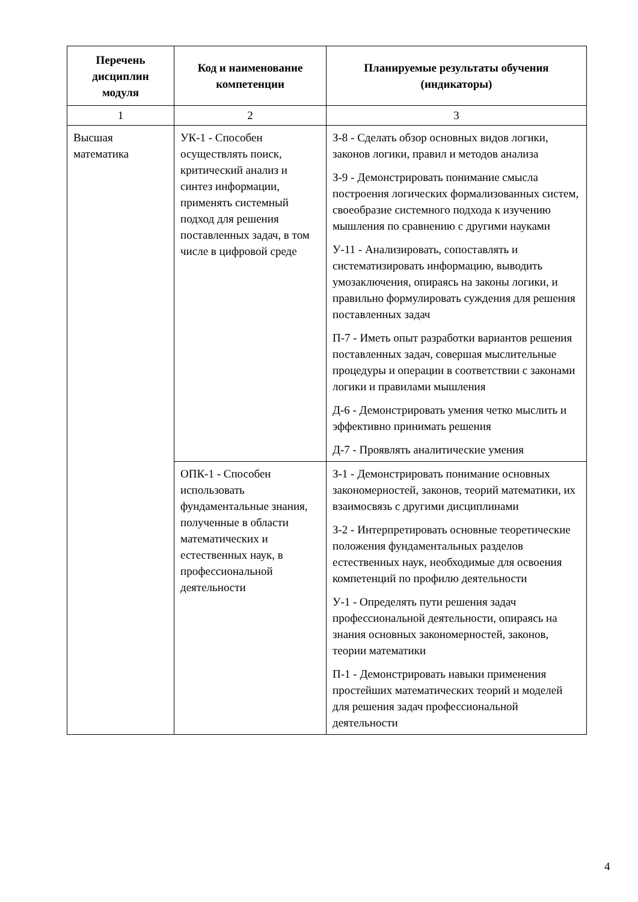| Перечень дисциплин модуля | Код и наименование компетенции | Планируемые результаты обучения (индикаторы) |
| --- | --- | --- |
| 1 | 2 | 3 |
| Высшая математика | УК-1 - Способен осуществлять поиск, критический анализ и синтез информации, применять системный подход для решения поставленных задач, в том числе в цифровой среде | З-8 - Сделать обзор основных видов логики, законов логики, правил и методов анализа З-9 - Демонстрировать понимание смысла построения логических формализованных систем, своеобразие системного подхода к изучению мышления по сравнению с другими науками У-11 - Анализировать, сопоставлять и систематизировать информацию, выводить умозаключения, опираясь на законы логики, и правильно формулировать суждения для решения поставленных задач П-7 - Иметь опыт разработки вариантов решения поставленных задач, совершая мыслительные процедуры и операции в соответствии с законами логики и правилами мышления Д-6 - Демонстрировать умения четко мыслить и эффективно принимать решения Д-7 - Проявлять аналитические умения |
| | ОПК-1 - Способен использовать фундаментальные знания, полученные в области математических и естественных наук, в профессиональной деятельности | З-1 - Демонстрировать понимание основных закономерностей, законов, теорий математики, их взаимосвязь с другими дисциплинами З-2 - Интерпретировать основные теоретические положения фундаментальных разделов естественных наук, необходимые для освоения компетенций по профилю деятельности У-1 - Определять пути решения задач профессиональной деятельности, опираясь на знания основных закономерностей, законов, теории математики П-1 - Демонстрировать навыки применения простейших математических теорий и моделей для решения задач профессиональной деятельности |
4